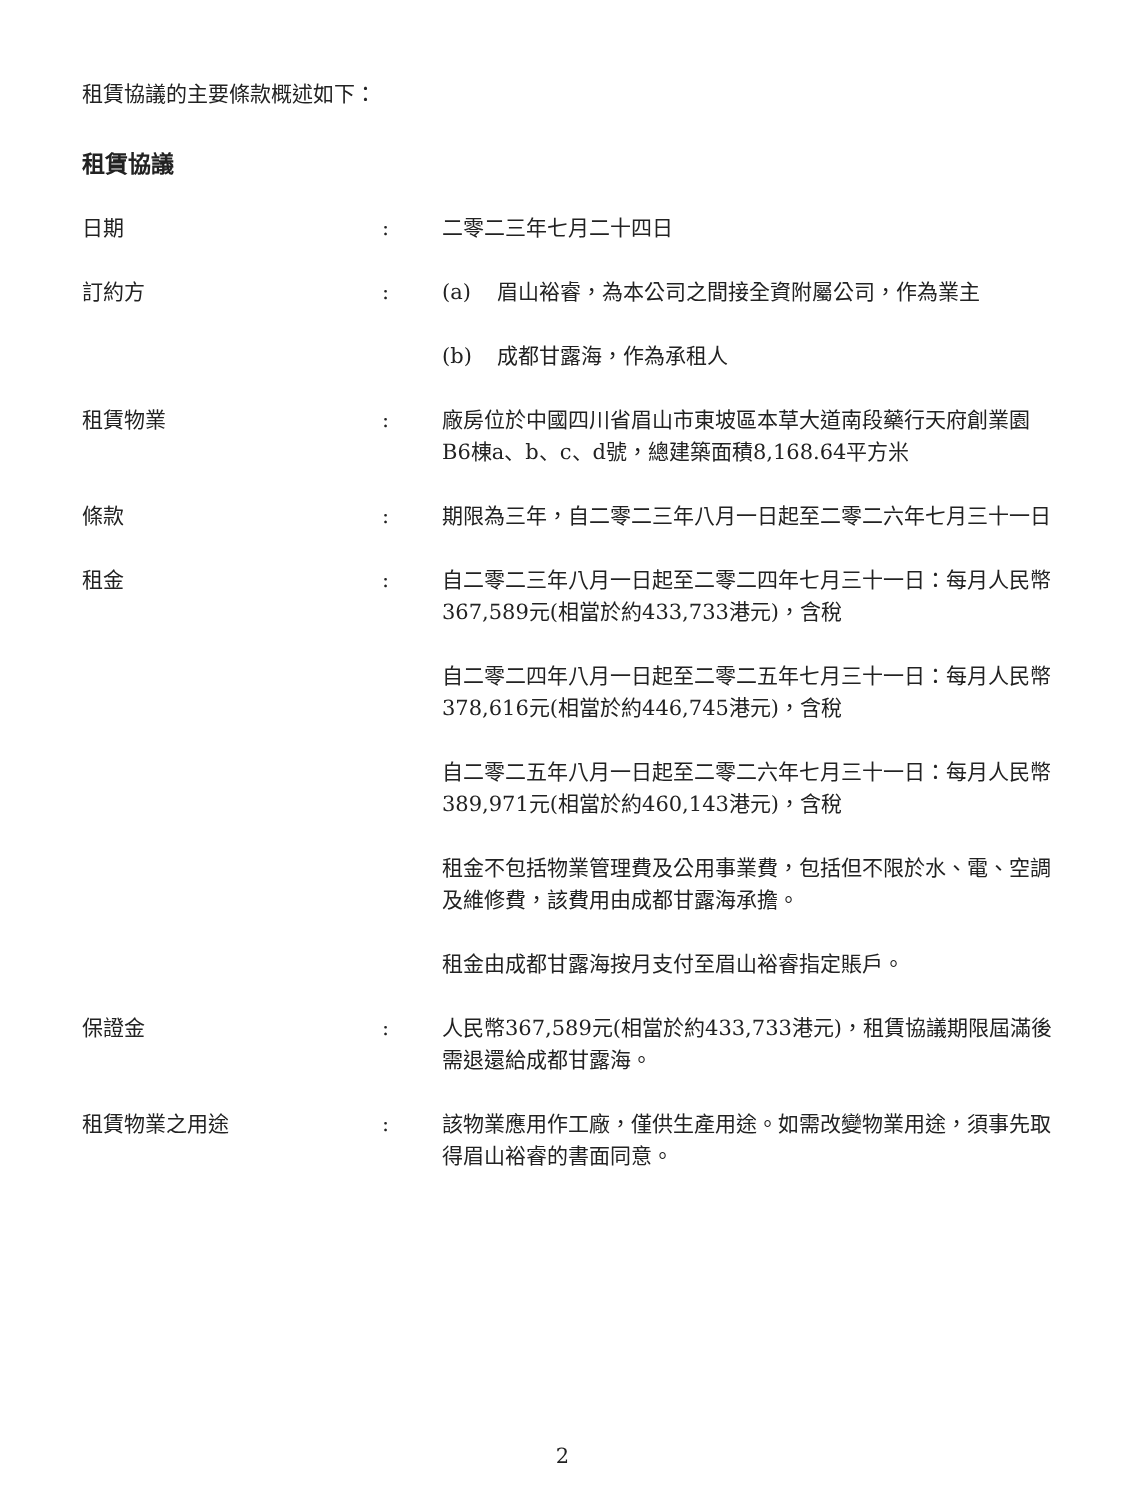租賃協議的主要條款概述如下：
租賃協議
| 日期 | : | 二零二三年七月二十四日 |
| 訂約方 | : | (a) 眉山裕睿，為本公司之間接全資附屬公司，作為業主 (b) 成都甘露海，作為承租人 |
| 租賃物業 | : | 廠房位於中國四川省眉山市東坡區本草大道南段藥行天府創業園B6棟a、b、c、d號，總建築面積8,168.64平方米 |
| 條款 | : | 期限為三年，自二零二三年八月一日起至二零二六年七月三十一日 |
| 租金 | : | 自二零二三年八月一日起至二零二四年七月三十一日：每月人民幣367,589元(相當於約433,733港元)，含稅 自二零二四年八月一日起至二零二五年七月三十一日：每月人民幣378,616元(相當於約446,745港元)，含稅 自二零二五年八月一日起至二零二六年七月三十一日：每月人民幣389,971元(相當於約460,143港元)，含稅 租金不包括物業管理費及公用事業費，包括但不限於水、電、空調及維修費，該費用由成都甘露海承擔。 租金由成都甘露海按月支付至眉山裕睿指定賬戶。 |
| 保證金 | : | 人民幣367,589元(相當於約433,733港元)，租賃協議期限屆滿後需退還給成都甘露海。 |
| 租賃物業之用途 | : | 該物業應用作工廠，僅供生產用途。如需改變物業用途，須事先取得眉山裕睿的書面同意。 |
2